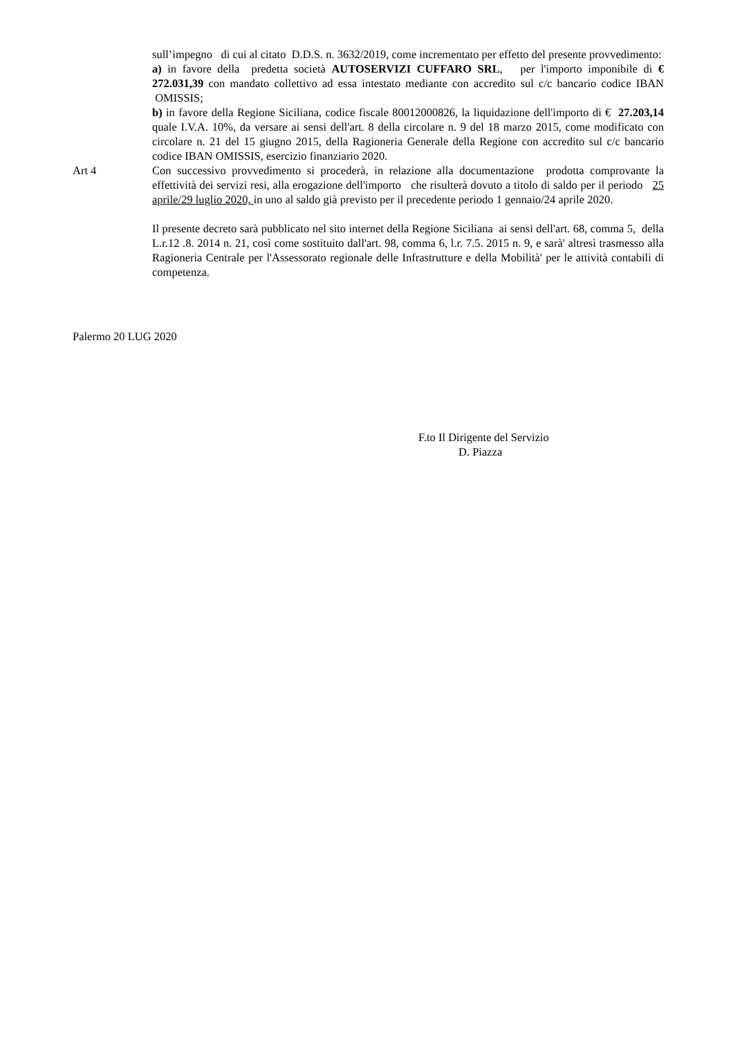sull’impegno di cui al citato D.D.S. n. 3632/2019, come incrementato per effetto del presente provvedimento:
a) in favore della predetta società AUTOSERVIZI CUFFARO SRL, per l'importo imponibile di € 272.031,39 con mandato collettivo ad essa intestato mediante con accredito sul c/c bancario codice IBAN OMISSIS;
b) in favore della Regione Siciliana, codice fiscale 80012000826, la liquidazione dell'importo di € 27.203,14 quale I.V.A. 10%, da versare ai sensi dell'art. 8 della circolare n. 9 del 18 marzo 2015, come modificato con circolare n. 21 del 15 giugno 2015, della Ragioneria Generale della Regione con accredito sul c/c bancario codice IBAN OMISSIS, esercizio finanziario 2020.
Art 4 Con successivo provvedimento si procederà, in relazione alla documentazione prodotta comprovante la effettività dei servizi resi, alla erogazione dell'importo che risulterà dovuto a titolo di saldo per il periodo 25 aprile/29 luglio 2020, in uno al saldo già previsto per il precedente periodo 1 gennaio/24 aprile 2020.
Il presente decreto sarà pubblicato nel sito internet della Regione Siciliana ai sensi dell'art. 68, comma 5, della L.r.12 .8. 2014 n. 21, così come sostituito dall'art. 98, comma 6, l.r. 7.5. 2015 n. 9, e sarà' altresì trasmesso alla Ragioneria Centrale per l'Assessorato regionale delle Infrastrutture e della Mobilità' per le attività contabili di competenza.
Palermo 20 LUG 2020
F.to Il Dirigente del Servizio
D. Piazza